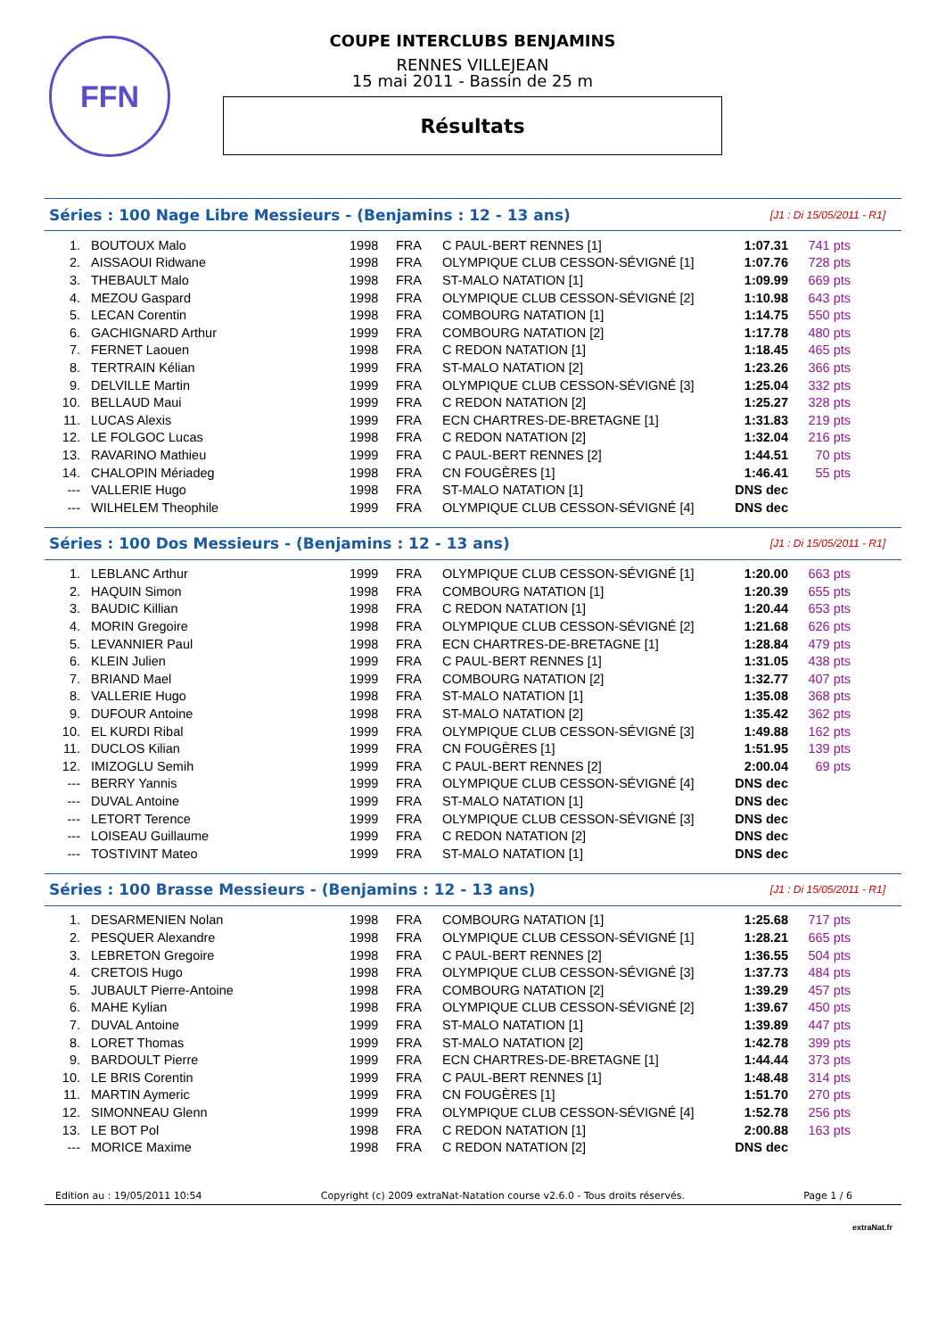FFN
COUPE INTERCLUBS BENJAMINS
RENNES VILLEJEAN
15 mai 2011 - Bassin de 25 m
Résultats
Séries : 100 Nage Libre Messieurs - (Benjamins : 12 - 13 ans) [J1 : Di 15/05/2011 - R1]
| 1. | BOUTOUX Malo | 1998 | FRA | C PAUL-BERT RENNES [1] | 1:07.31 | 741 pts |
| 2. | AISSAOUI Ridwane | 1998 | FRA | OLYMPIQUE CLUB CESSON-SÉVIGNÉ [1] | 1:07.76 | 728 pts |
| 3. | THEBAULT Malo | 1998 | FRA | ST-MALO NATATION [1] | 1:09.99 | 669 pts |
| 4. | MEZOU Gaspard | 1998 | FRA | OLYMPIQUE CLUB CESSON-SÉVIGNÉ [2] | 1:10.98 | 643 pts |
| 5. | LECAN Corentin | 1998 | FRA | COMBOURG NATATION [1] | 1:14.75 | 550 pts |
| 6. | GACHIGNARD Arthur | 1999 | FRA | COMBOURG NATATION [2] | 1:17.78 | 480 pts |
| 7. | FERNET Laouen | 1998 | FRA | C REDON NATATION [1] | 1:18.45 | 465 pts |
| 8. | TERTRAIN Kélian | 1999 | FRA | ST-MALO NATATION [2] | 1:23.26 | 366 pts |
| 9. | DELVILLE Martin | 1999 | FRA | OLYMPIQUE CLUB CESSON-SÉVIGNÉ [3] | 1:25.04 | 332 pts |
| 10. | BELLAUD Maui | 1999 | FRA | C REDON NATATION [2] | 1:25.27 | 328 pts |
| 11. | LUCAS Alexis | 1999 | FRA | ECN CHARTRES-DE-BRETAGNE [1] | 1:31.83 | 219 pts |
| 12. | LE FOLGOC Lucas | 1998 | FRA | C REDON NATATION [2] | 1:32.04 | 216 pts |
| 13. | RAVARINO Mathieu | 1999 | FRA | C PAUL-BERT RENNES [2] | 1:44.51 | 70 pts |
| 14. | CHALOPIN Mériadeg | 1998 | FRA | CN FOUGÈRES [1] | 1:46.41 | 55 pts |
| --- | VALLERIE Hugo | 1998 | FRA | ST-MALO NATATION [1] | DNS dec | |
| --- | WILHELEM Theophile | 1999 | FRA | OLYMPIQUE CLUB CESSON-SÉVIGNÉ [4] | DNS dec | |
Séries : 100 Dos Messieurs - (Benjamins : 12 - 13 ans) [J1 : Di 15/05/2011 - R1]
| 1. | LEBLANC Arthur | 1999 | FRA | OLYMPIQUE CLUB CESSON-SÉVIGNÉ [1] | 1:20.00 | 663 pts |
| 2. | HAQUIN Simon | 1998 | FRA | COMBOURG NATATION [1] | 1:20.39 | 655 pts |
| 3. | BAUDIC Killian | 1998 | FRA | C REDON NATATION [1] | 1:20.44 | 653 pts |
| 4. | MORIN Gregoire | 1998 | FRA | OLYMPIQUE CLUB CESSON-SÉVIGNÉ [2] | 1:21.68 | 626 pts |
| 5. | LEVANNIER Paul | 1998 | FRA | ECN CHARTRES-DE-BRETAGNE [1] | 1:28.84 | 479 pts |
| 6. | KLEIN Julien | 1999 | FRA | C PAUL-BERT RENNES [1] | 1:31.05 | 438 pts |
| 7. | BRIAND Mael | 1999 | FRA | COMBOURG NATATION [2] | 1:32.77 | 407 pts |
| 8. | VALLERIE Hugo | 1998 | FRA | ST-MALO NATATION [1] | 1:35.08 | 368 pts |
| 9. | DUFOUR Antoine | 1998 | FRA | ST-MALO NATATION [2] | 1:35.42 | 362 pts |
| 10. | EL KURDI Ribal | 1999 | FRA | OLYMPIQUE CLUB CESSON-SÉVIGNÉ [3] | 1:49.88 | 162 pts |
| 11. | DUCLOS Kilian | 1999 | FRA | CN FOUGÈRES [1] | 1:51.95 | 139 pts |
| 12. | IMIZOGLU Semih | 1999 | FRA | C PAUL-BERT RENNES [2] | 2:00.04 | 69 pts |
| --- | BERRY Yannis | 1999 | FRA | OLYMPIQUE CLUB CESSON-SÉVIGNÉ [4] | DNS dec | |
| --- | DUVAL Antoine | 1999 | FRA | ST-MALO NATATION [1] | DNS dec | |
| --- | LETORT Terence | 1999 | FRA | OLYMPIQUE CLUB CESSON-SÉVIGNÉ [3] | DNS dec | |
| --- | LOISEAU Guillaume | 1999 | FRA | C REDON NATATION [2] | DNS dec | |
| --- | TOSTIVINT Mateo | 1999 | FRA | ST-MALO NATATION [1] | DNS dec | |
Séries : 100 Brasse Messieurs - (Benjamins : 12 - 13 ans) [J1 : Di 15/05/2011 - R1]
| 1. | DESARMENIEN Nolan | 1998 | FRA | COMBOURG NATATION [1] | 1:25.68 | 717 pts |
| 2. | PESQUER Alexandre | 1998 | FRA | OLYMPIQUE CLUB CESSON-SÉVIGNÉ [1] | 1:28.21 | 665 pts |
| 3. | LEBRETON Gregoire | 1998 | FRA | C PAUL-BERT RENNES [2] | 1:36.55 | 504 pts |
| 4. | CRETOIS Hugo | 1998 | FRA | OLYMPIQUE CLUB CESSON-SÉVIGNÉ [3] | 1:37.73 | 484 pts |
| 5. | JUBAULT Pierre-Antoine | 1998 | FRA | COMBOURG NATATION [2] | 1:39.29 | 457 pts |
| 6. | MAHE Kylian | 1998 | FRA | OLYMPIQUE CLUB CESSON-SÉVIGNÉ [2] | 1:39.67 | 450 pts |
| 7. | DUVAL Antoine | 1999 | FRA | ST-MALO NATATION [1] | 1:39.89 | 447 pts |
| 8. | LORET Thomas | 1999 | FRA | ST-MALO NATATION [2] | 1:42.78 | 399 pts |
| 9. | BARDOULT Pierre | 1999 | FRA | ECN CHARTRES-DE-BRETAGNE [1] | 1:44.44 | 373 pts |
| 10. | LE BRIS Corentin | 1999 | FRA | C PAUL-BERT RENNES [1] | 1:48.48 | 314 pts |
| 11. | MARTIN Aymeric | 1999 | FRA | CN FOUGÈRES [1] | 1:51.70 | 270 pts |
| 12. | SIMONNEAU Glenn | 1999 | FRA | OLYMPIQUE CLUB CESSON-SÉVIGNÉ [4] | 1:52.78 | 256 pts |
| 13. | LE BOT Pol | 1998 | FRA | C REDON NATATION [1] | 2:00.88 | 163 pts |
| --- | MORICE Maxime | 1998 | FRA | C REDON NATATION [2] | DNS dec | |
Edition au : 19/05/2011 10:54 Copyright (c) 2009 extraNat-Natation course v2.6.0 - Tous droits réservés. Page 1 / 6
extraNat.fr